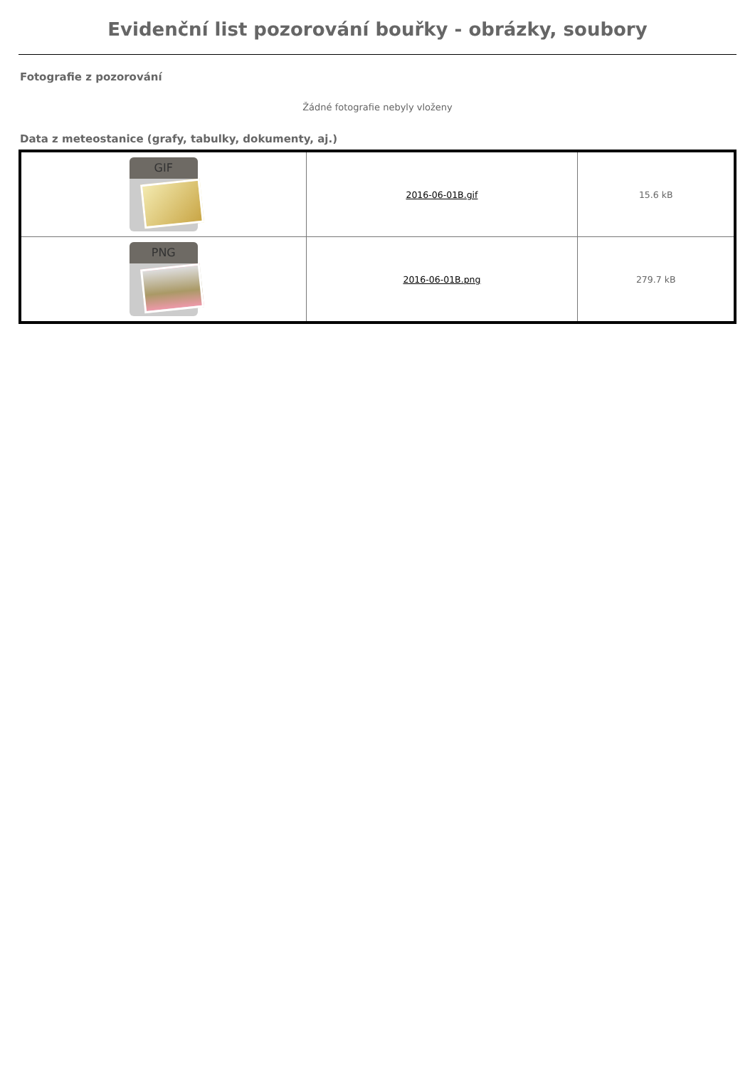Evidenční list pozorování bouřky - obrázky, soubory
Fotografie z pozorování
Žádné fotografie nebyly vloženy
Data z meteostanice (grafy, tabulky, dokumenty, aj.)
| GIF | 2016-06-01B.gif | 15.6 kB |
| PNG | 2016-06-01B.png | 279.7 kB |